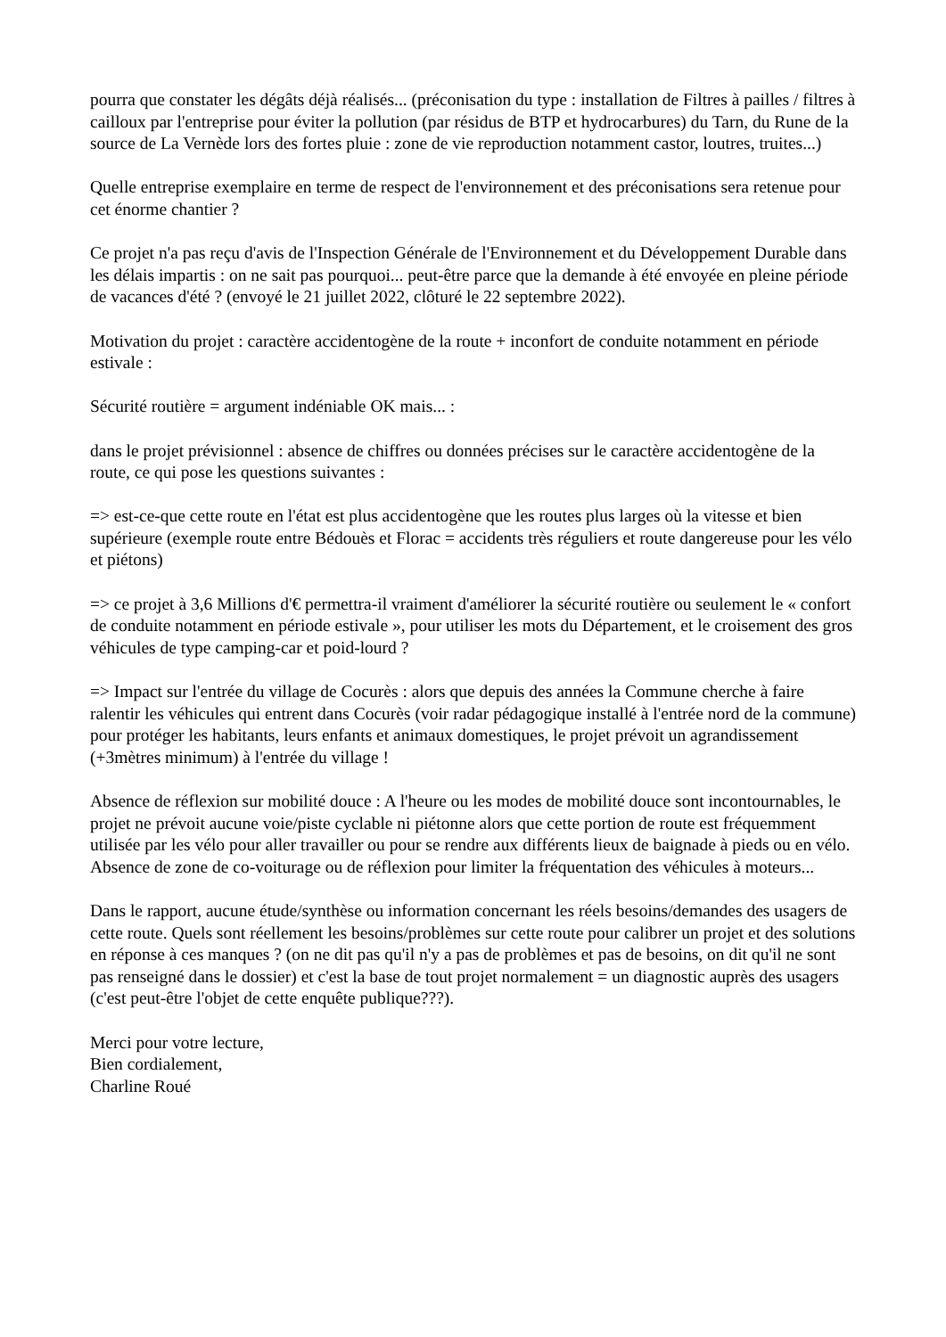pourra que constater les dégâts déjà réalisés... (préconisation du type : installation de Filtres à pailles / filtres à cailloux par l'entreprise pour éviter la pollution (par résidus de BTP et hydrocarbures) du Tarn, du Rune de la source de La Vernède lors des fortes pluie : zone de vie reproduction notamment castor, loutres, truites...)
Quelle entreprise exemplaire en terme de respect de l'environnement et des préconisations sera retenue pour cet énorme chantier ?
Ce projet n'a pas reçu d'avis de l'Inspection Générale de l'Environnement et du Développement Durable dans les délais impartis : on ne sait pas pourquoi... peut-être parce que la demande à été envoyée en pleine période de vacances d'été ? (envoyé le 21 juillet 2022, clôturé le 22 septembre 2022).
Motivation du projet : caractère accidentogène de la route + inconfort de conduite notamment en période estivale :
Sécurité routière = argument indéniable OK mais... :
dans le projet prévisionnel : absence de chiffres ou données précises sur le caractère accidentogène de la route, ce qui pose les questions suivantes :
=> est-ce-que cette route en l'état est plus accidentogène que les routes plus larges où la vitesse et bien supérieure (exemple route entre Bédouès et Florac = accidents très réguliers et route dangereuse pour les vélo et piétons)
=> ce projet à 3,6 Millions d'€ permettra-il vraiment d'améliorer la sécurité routière ou seulement le « confort de conduite notamment en période estivale », pour utiliser les mots du Département, et le croisement des gros véhicules de type camping-car et poid-lourd ?
=> Impact sur l'entrée du village de Cocurès : alors que depuis des années la Commune cherche à faire ralentir les véhicules qui entrent dans Cocurès (voir radar pédagogique installé à l'entrée nord de la commune) pour protéger les habitants, leurs enfants et animaux domestiques, le projet prévoit un agrandissement (+3mètres minimum) à l'entrée du village !
Absence de réflexion sur mobilité douce : A l'heure ou les modes de mobilité douce sont incontournables, le projet ne prévoit aucune voie/piste cyclable ni piétonne alors que cette portion de route est fréquemment utilisée par les vélo pour aller travailler ou pour se rendre aux différents lieux de baignade à pieds ou en vélo. Absence de zone de co-voiturage ou de réflexion pour limiter la fréquentation des véhicules à moteurs...
Dans le rapport, aucune étude/synthèse ou information concernant les réels besoins/demandes des usagers de cette route. Quels sont réellement les besoins/problèmes sur cette route pour calibrer un projet et des solutions en réponse à ces manques ? (on ne dit pas qu'il n'y a pas de problèmes et pas de besoins, on dit qu'il ne sont pas renseigné dans le dossier) et c'est la base de tout projet normalement = un diagnostic auprès des usagers (c'est peut-être l'objet de cette enquête publique???).
Merci pour votre lecture,
Bien cordialement,
Charline Roué